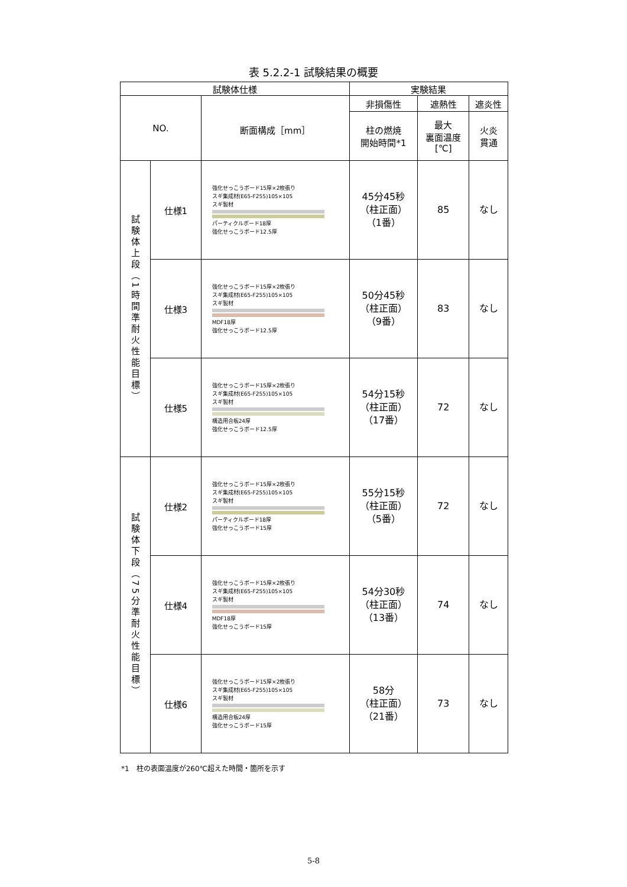表 5.2.2-1 試験結果の概要
| 試験体仕様 | | | 実験結果 | | |
| --- | --- | --- | --- | --- | --- |
| NO. | | 断面構成［mm］ | 非損傷性 | 遮熱性 | 遮炎性 |
| | | | 柱の燃焼 開始時間*1 | 最大 裏面温度 [℃] | 火炎 貫通 |
| 試験体上段（1時間準耐火性能目標） | 仕様1 | 強化せっこうボード15厚×2枚張り スギ集成材(E65-F255)105×105 スギ製材 パーティクルボード18厚 強化せっこうボード12.5厚 | 45分45秒 （柱正面） （1番） | 85 | なし |
| | 仕様3 | 強化せっこうボード15厚×2枚張り スギ集成材(E65-F255)105×105 スギ製材 MDF18厚 強化せっこうボード12.5厚 | 50分45秒 （柱正面） （9番） | 83 | なし |
| | 仕様5 | 強化せっこうボード15厚×2枚張り スギ集成材(E65-F255)105×105 スギ製材 構造用合板24厚 強化せっこうボード12.5厚 | 54分15秒 （柱正面） （17番） | 72 | なし |
| 試験体下段（75分準耐火性能目標） | 仕様2 | 強化せっこうボード15厚×2枚張り スギ集成材(E65-F255)105×105 スギ製材 パーティクルボード18厚 強化せっこうボード15厚 | 55分15秒 （柱正面） （5番） | 72 | なし |
| | 仕様4 | 強化せっこうボード15厚×2枚張り スギ集成材(E65-F255)105×105 スギ製材 MDF18厚 強化せっこうボード15厚 | 54分30秒 （柱正面） （13番） | 74 | なし |
| | 仕様6 | 強化せっこうボード15厚×2枚張り スギ集成材(E65-F255)105×105 スギ製材 構造用合板24厚 強化せっこうボード15厚 | 58分 （柱正面） （21番） | 73 | なし |
*1　柱の表面温度が260℃超えた時間・箇所を示す
5-8